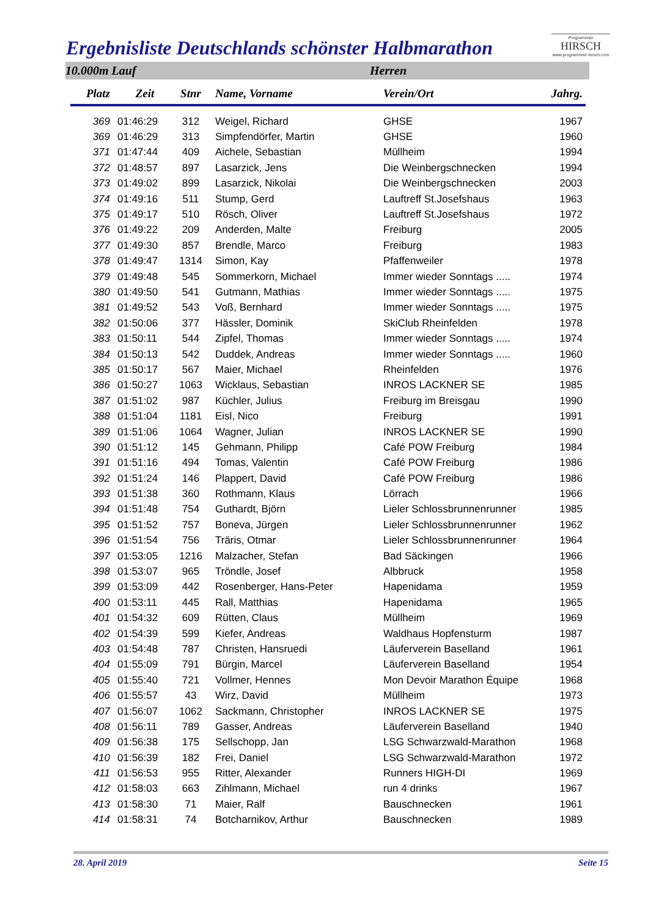Ergebnisliste Deutschlands schönster Halbmarathon
Programmier
HIRSCH
www.programmier-hirsch.com
10.000m Lauf Herren
| Platz | Zeit | Stnr | Name, Vorname | Verein/Ort | Jahrg. |
| --- | --- | --- | --- | --- | --- |
| 369 | 01:46:29 | 312 | Weigel, Richard | GHSE | 1967 |
| 369 | 01:46:29 | 313 | Simpfendörfer, Martin | GHSE | 1960 |
| 371 | 01:47:44 | 409 | Aichele, Sebastian | Müllheim | 1994 |
| 372 | 01:48:57 | 897 | Lasarzick, Jens | Die Weinbergschnecken | 1994 |
| 373 | 01:49:02 | 899 | Lasarzick, Nikolai | Die Weinbergschnecken | 2003 |
| 374 | 01:49:16 | 511 | Stump, Gerd | Lauftreff St.Josefshaus | 1963 |
| 375 | 01:49:17 | 510 | Rösch, Oliver | Lauftreff St.Josefshaus | 1972 |
| 376 | 01:49:22 | 209 | Anderden, Malte | Freiburg | 2005 |
| 377 | 01:49:30 | 857 | Brendle, Marco | Freiburg | 1983 |
| 378 | 01:49:47 | 1314 | Simon, Kay | Pfaffenweiler | 1978 |
| 379 | 01:49:48 | 545 | Sommerkorn, Michael | Immer wieder Sonntags ..... | 1974 |
| 380 | 01:49:50 | 541 | Gutmann, Mathias | Immer wieder Sonntags ..... | 1975 |
| 381 | 01:49:52 | 543 | Voß, Bernhard | Immer wieder Sonntags ..... | 1975 |
| 382 | 01:50:06 | 377 | Hässler, Dominik | SkiClub Rheinfelden | 1978 |
| 383 | 01:50:11 | 544 | Zipfel, Thomas | Immer wieder Sonntags ..... | 1974 |
| 384 | 01:50:13 | 542 | Duddek, Andreas | Immer wieder Sonntags ..... | 1960 |
| 385 | 01:50:17 | 567 | Maier, Michael | Rheinfelden | 1976 |
| 386 | 01:50:27 | 1063 | Wicklaus, Sebastian | INROS LACKNER SE | 1985 |
| 387 | 01:51:02 | 987 | Küchler, Julius | Freiburg im Breisgau | 1990 |
| 388 | 01:51:04 | 1181 | Eisl, Nico | Freiburg | 1991 |
| 389 | 01:51:06 | 1064 | Wagner, Julian | INROS LACKNER SE | 1990 |
| 390 | 01:51:12 | 145 | Gehmann, Philipp | Café POW Freiburg | 1984 |
| 391 | 01:51:16 | 494 | Tomas, Valentin | Café POW Freiburg | 1986 |
| 392 | 01:51:24 | 146 | Plappert, David | Café POW Freiburg | 1986 |
| 393 | 01:51:38 | 360 | Rothmann, Klaus | Lörrach | 1966 |
| 394 | 01:51:48 | 754 | Guthardt, Björn | Lieler Schlossbrunnenrunner | 1985 |
| 395 | 01:51:52 | 757 | Boneva, Jürgen | Lieler Schlossbrunnenrunner | 1962 |
| 396 | 01:51:54 | 756 | Träris, Otmar | Lieler Schlossbrunnenrunner | 1964 |
| 397 | 01:53:05 | 1216 | Malzacher, Stefan | Bad Säckingen | 1966 |
| 398 | 01:53:07 | 965 | Tröndle, Josef | Albbruck | 1958 |
| 399 | 01:53:09 | 442 | Rosenberger, Hans-Peter | Hapenidama | 1959 |
| 400 | 01:53:11 | 445 | Rall, Matthias | Hapenidama | 1965 |
| 401 | 01:54:32 | 609 | Rütten, Claus | Müllheim | 1969 |
| 402 | 01:54:39 | 599 | Kiefer, Andreas | Waldhaus Hopfensturm | 1987 |
| 403 | 01:54:48 | 787 | Christen, Hansruedi | Läuferverein Baselland | 1961 |
| 404 | 01:55:09 | 791 | Bürgin, Marcel | Läuferverein Baselland | 1954 |
| 405 | 01:55:40 | 721 | Vollmer, Hennes | Mon Devoir Marathon Équipe | 1968 |
| 406 | 01:55:57 | 43 | Wirz, David | Müllheim | 1973 |
| 407 | 01:56:07 | 1062 | Sackmann, Christopher | INROS LACKNER SE | 1975 |
| 408 | 01:56:11 | 789 | Gasser, Andreas | Läuferverein Baselland | 1940 |
| 409 | 01:56:38 | 175 | Sellschopp, Jan | LSG Schwarzwald-Marathon | 1968 |
| 410 | 01:56:39 | 182 | Frei, Daniel | LSG Schwarzwald-Marathon | 1972 |
| 411 | 01:56:53 | 955 | Ritter, Alexander | Runners HIGH-DI | 1969 |
| 412 | 01:58:03 | 663 | Zihlmann, Michael | run 4 drinks | 1967 |
| 413 | 01:58:30 | 71 | Maier, Ralf | Bauschnecken | 1961 |
| 414 | 01:58:31 | 74 | Botcharnikov, Arthur | Bauschnecken | 1989 |
28. April 2019 Seite 15